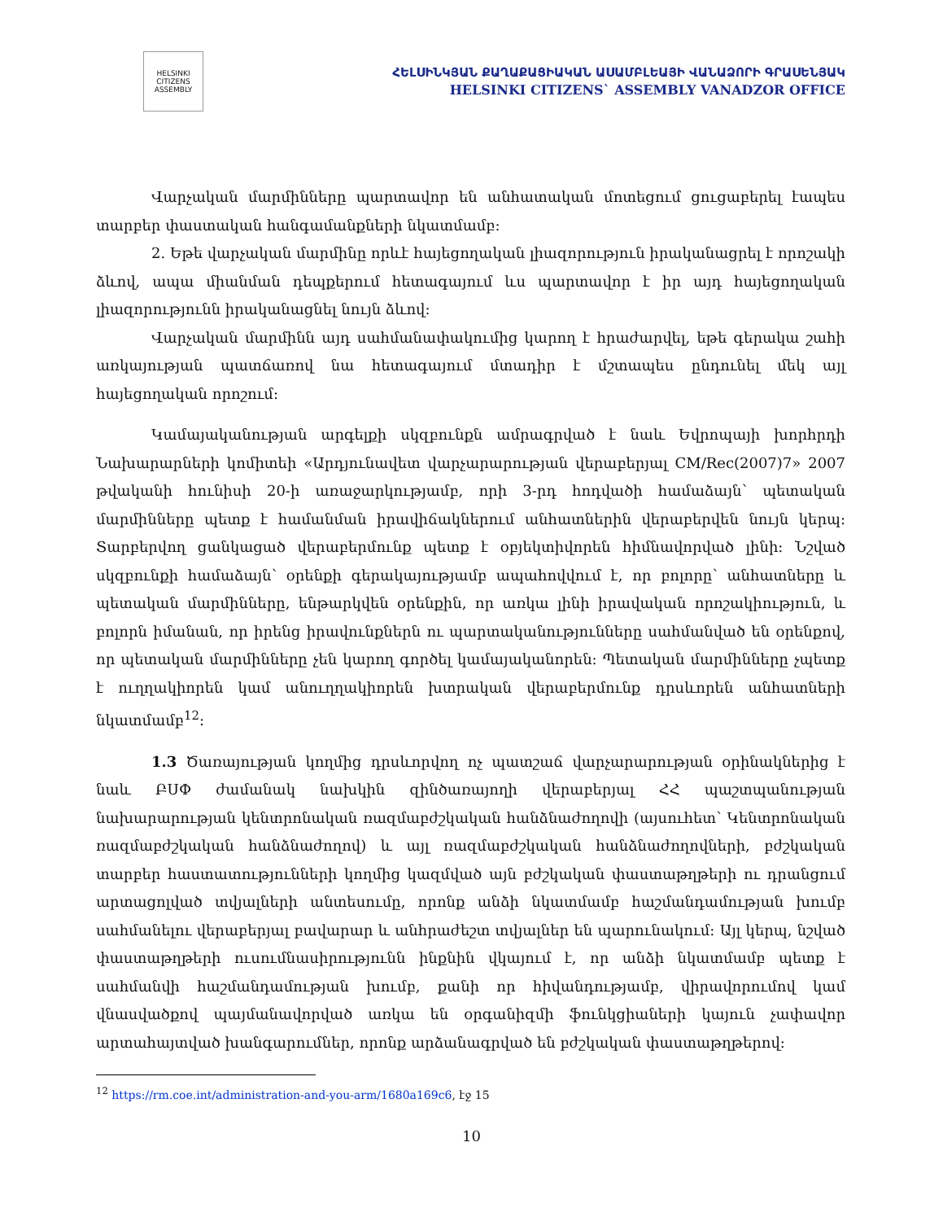HELSINKI CITIZENS ASSEMBLY
ՀԵԼՍԻՆԿՅԱՆ ՔԱՂԱՔԱՑԻԱԿԱՆ ԱՍԱՄԲԼԵԱՅԻ ՎԱՆԱՁՈՐԻ ԳՐԱՍԵՆՅԱԿ
HELSINKI CITIZENS` ASSEMBLY VANADZOR OFFICE
Վարչական մարմինները պարտավոր են անհատական մոտեցում ցուցաբերել էապես տարբեր փաստական հանգամանքների նկատմամբ:
2. Եթե վարչական մարմինը որևէ հայեցողական լիազորություն իրականացրել է որոշակի ձևով, ապա միանման դեպքերում հետագայում ևս պարտավոր է իր այդ հայեցողական լիազորությունն իրականացնել նույն ձևով:
Վարչական մարմինն այդ սահմանափակումից կարող է հրաժարվել, եթե գերակա շահի առկայության պատճառով նա հետագայում մտադիր է մշտապես ընդունել մեկ այլ հայեցողական որոշում:
Կամայականության արգելքի սկզբունքն ամրագրված է նաև Եվրոպայի խորհրդի Նախարարների կոմիտեի «Արդյունավետ վարչարարության վերաբերյալ CM/Rec(2007)7» 2007 թվականի հունիսի 20-ի առաջարկությամբ, որի 3-րդ հոդվածի համաձայն՝ պետական մարմինները պետք է համանման իրավիճակներում անհատներին վերաբերվեն նույն կերպ: Տարբերվող ցանկացած վերաբերմունք պետք է օբյեկտիվորեն հիմնավորված լինի: Նշված սկզբունքի համաձայն՝ օրենքի գերակայությամբ ապահովվում է, որ բոլորը՝ անհատները և պետական մարմինները, ենթարկվեն օրենքին, որ առկա լինի իրավական որոշակիություն, և բոլորն իմանան, որ իրենց իրավունքներն ու պարտականությունները սահմանված են օրենքով, որ պետական մարմինները չեն կարող գործել կամայականորեն: Պետական մարմինները չպետք է ուղղակիորեն կամ անուղղակիորեն խտրական վերաբերմունք դրսևորեն անհատների նկատմամբ<sup>12</sup>:
1.3 Ծառայության կողմից դրսևորվող ոչ պատշաճ վարչարարության օրինակներից է նաև ԲՍՓ ժամանակ նախկին զինծառայողի վերաբերյալ ՀՀ պաշտպանության նախարարության կենտրոնական ռազմաբժշկական հանձնաժողովի (այսուհետ՝ Կենտրոնական ռազմաբժշկական հանձնաժողով) և այլ ռազմաբժշկական հանձնաժողովների, բժշկական տարբեր հաստատությունների կողմից կազմված այն բժշկական փաստաթղթերի ու դրանցում արտացոլված տվյալների անտեսումը, որոնք անձի նկատմամբ հաշմանդամության խումբ սահմանելու վերաբերյալ բավարար և անհրաժեշտ տվյալներ են պարունակում: Այլ կերպ, նշված փաստաթղթերի ուսումնասիրությունն ինքնին վկայում է, որ անձի նկատմամբ պետք է սահմանվի հաշմանդամության խումբ, քանի որ հիվանդությամբ, վիրավորումով կամ վնասվածքով պայմանավորված առկա են օրգանիզմի ֆունկցիաների կայուն չափավոր արտահայտված խանգարումներ, որոնք արձանագրված են բժշկական փաստաթղթերով:
<sup>12</sup> https://rm.coe.int/administration-and-you-arm/1680a169c6, էջ 15
10